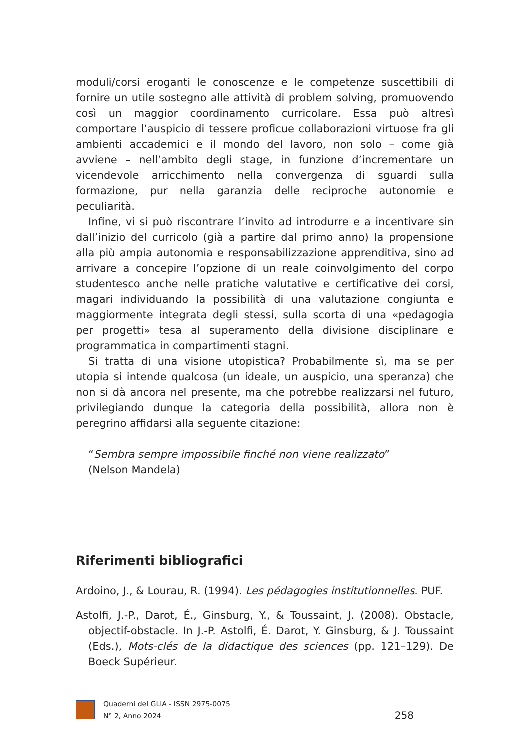moduli/corsi eroganti le conoscenze e le competenze suscettibili di fornire un utile sostegno alle attività di problem solving, promuovendo così un maggior coordinamento curricolare. Essa può altresì comportare l’auspicio di tessere proficue collaborazioni virtuose fra gli ambienti accademici e il mondo del lavoro, non solo – come già avviene – nell’ambito degli stage, in funzione d’incrementare un vicendevole arricchimento nella convergenza di sguardi sulla formazione, pur nella garanzia delle reciproche autonomie e peculiarità.
Infine, vi si può riscontrare l’invito ad introdurre e a incentivare sin dall’inizio del curricolo (già a partire dal primo anno) la propensione alla più ampia autonomia e responsabilizzazione apprenditiva, sino ad arrivare a concepire l’opzione di un reale coinvolgimento del corpo studentesco anche nelle pratiche valutative e certificative dei corsi, magari individuando la possibilità di una valutazione congiunta e maggiormente integrata degli stessi, sulla scorta di una «pedagogia per progetti» tesa al superamento della divisione disciplinare e programmatica in compartimenti stagni.
Si tratta di una visione utopistica? Probabilmente sì, ma se per utopia si intende qualcosa (un ideale, un auspicio, una speranza) che non si dà ancora nel presente, ma che potrebbe realizzarsi nel futuro, privilegiando dunque la categoria della possibilità, allora non è peregrino affidarsi alla seguente citazione:
“Sembra sempre impossibile finché non viene realizzato”
(Nelson Mandela)
Riferimenti bibliografici
Ardoino, J., & Lourau, R. (1994). Les pédagogies institutionnelles. PUF.
Astolfi, J.-P., Darot, É., Ginsburg, Y., & Toussaint, J. (2008). Obstacle, objectif-obstacle. In J.-P. Astolfi, É. Darot, Y. Ginsburg, & J. Toussaint (Eds.), Mots-clés de la didactique des sciences (pp. 121–129). De Boeck Supérieur.
Quaderni del GLIA - ISSN 2975-0075
N° 2, Anno 2024
258